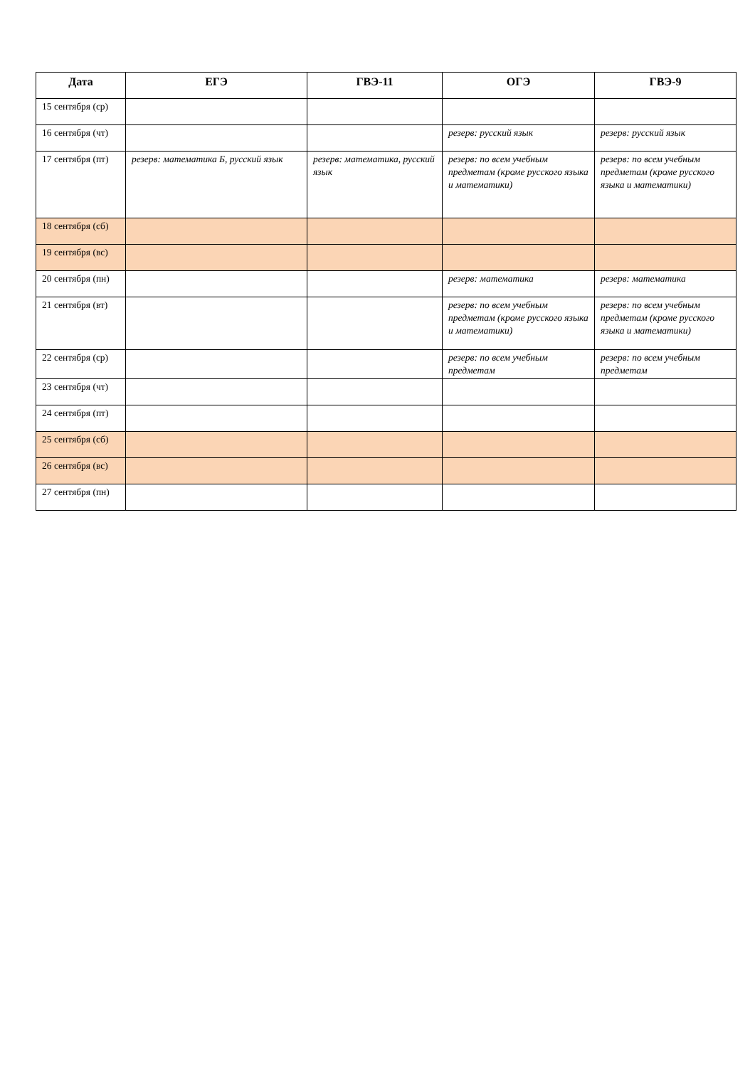| Дата | ЕГЭ | ГВЭ-11 | ОГЭ | ГВЭ-9 |
| --- | --- | --- | --- | --- |
| 15 сентября (ср) | | | | |
| 16 сентября (чт) | | | резерв: русский язык | резерв: русский язык |
| 17 сентября (пт) | резерв: математика Б, русский язык | резерв: математика, русский язык | резерв: по всем учебным предметам (кроме русского языка и математики) | резерв: по всем учебным предметам (кроме русского языка и математики) |
| 18 сентября (сб) | | | | |
| 19 сентября (вс) | | | | |
| 20 сентября (пн) | | | резерв: математика | резерв: математика |
| 21 сентября (вт) | | | резерв: по всем учебным предметам (кроме русского языка и математики) | резерв: по всем учебным предметам (кроме русского языка и математики) |
| 22 сентября (ср) | | | резерв: по всем учебным предметам | резерв: по всем учебным предметам |
| 23 сентября (чт) | | | | |
| 24 сентября (пт) | | | | |
| 25 сентября (сб) | | | | |
| 26 сентября (вс) | | | | |
| 27 сентября (пн) | | | | |